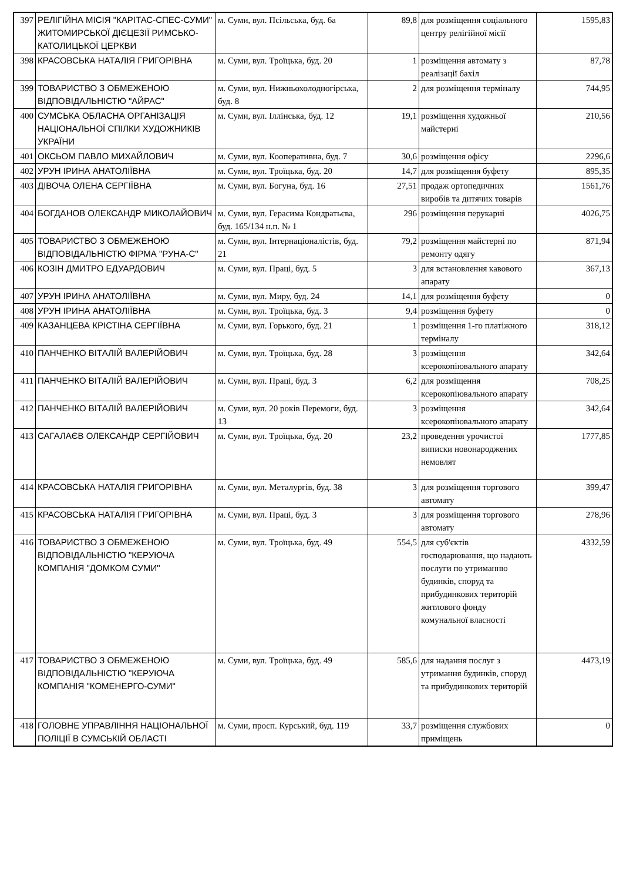| 397 | РЕЛІГІЙНА МІСІЯ "КАРІТАС-СПЕС-СУМИ" ЖИТОМИРСЬКОЇ ДІЄЦЕЗІЇ РИМСЬКО-КАТОЛИЦЬКОЇ ЦЕРКВИ | м. Суми, вул. Псільська, буд. 6а | 89,8 | для розміщення соціального центру релігійної місії | 1595,83 |
| 398 | КРАСОВСЬКА НАТАЛІЯ ГРИГОРІВНА | м. Суми, вул. Троїцька, буд. 20 | 1 | розміщення автомату з реалізації бахіл | 87,78 |
| 399 | ТОВАРИСТВО З ОБМЕЖЕНОЮ ВІДПОВІДАЛЬНІСТЮ "АЙРАС" | м. Суми, вул. Нижньохолодногірська, буд. 8 | 2 | для розміщення терміналу | 744,95 |
| 400 | СУМСЬКА ОБЛАСНА ОРГАНІЗАЦІЯ НАЦІОНАЛЬНОЇ СПІЛКИ ХУДОЖНИКІВ УКРАЇНИ | м. Суми, вул. Іллінська, буд. 12 | 19,1 | розміщення художньої майстерні | 210,56 |
| 401 | ОКСЬОМ ПАВЛО МИХАЙЛОВИЧ | м. Суми, вул. Кооперативна, буд. 7 | 30,6 | розміщення офісу | 2296,6 |
| 402 | УРУН ІРИНА АНАТОЛІЇВНА | м. Суми, вул. Троїцька, буд. 20 | 14,7 | для розміщення буфету | 895,35 |
| 403 | ДІВОЧА ОЛЕНА СЕРГІЇВНА | м. Суми, вул. Богуна, буд. 16 | 27,51 | продаж ортопедичних виробів та дитячих товарів | 1561,76 |
| 404 | БОГДАНОВ ОЛЕКСАНДР МИКОЛАЙОВИЧ | м. Суми, вул. Герасима Кондратьєва, буд. 165/134 н.п. № 1 | 296 | розміщення перукарні | 4026,75 |
| 405 | ТОВАРИСТВО З ОБМЕЖЕНОЮ ВІДПОВІДАЛЬНІСТЮ ФІРМА "РУНА-С" | м. Суми, вул. Інтернаціоналістів, буд. 21 | 79,2 | розміщення майстерні по ремонту одягу | 871,94 |
| 406 | КОЗІН ДМИТРО ЕДУАРДОВИЧ | м. Суми, вул. Праці, буд. 5 | 3 | для встановлення кавового апарату | 367,13 |
| 407 | УРУН ІРИНА АНАТОЛІЇВНА | м. Суми, вул. Миру, буд. 24 | 14,1 | для розміщення буфету | 0 |
| 408 | УРУН ІРИНА АНАТОЛІЇВНА | м. Суми, вул. Троїцька, буд. 3 | 9,4 | розміщення буфету | 0 |
| 409 | КАЗАНЦЕВА КРІСТІНА СЕРГІЇВНА | м. Суми, вул. Горького, буд. 21 | 1 | розміщення 1-го платіжного терміналу | 318,12 |
| 410 | ПАНЧЕНКО ВІТАЛІЙ ВАЛЕРІЙОВИЧ | м. Суми, вул. Троїцька, буд. 28 | 3 | розміщення ксерокопіювального апарату | 342,64 |
| 411 | ПАНЧЕНКО ВІТАЛІЙ ВАЛЕРІЙОВИЧ | м. Суми, вул. Праці, буд. 3 | 6,2 | для розміщення ксерокопіювального апарату | 708,25 |
| 412 | ПАНЧЕНКО ВІТАЛІЙ ВАЛЕРІЙОВИЧ | м. Суми, вул. 20 років Перемоги, буд. 13 | 3 | розміщення ксерокопіювального апарату | 342,64 |
| 413 | САГАЛАЄВ ОЛЕКСАНДР СЕРГІЙОВИЧ | м. Суми, вул. Троїцька, буд. 20 | 23,2 | проведення урочистої виписки новонароджених немовлят | 1777,85 |
| 414 | КРАСОВСЬКА НАТАЛІЯ ГРИГОРІВНА | м. Суми, вул. Металургів, буд. 38 | 3 | для розміщення торгового автомату | 399,47 |
| 415 | КРАСОВСЬКА НАТАЛІЯ ГРИГОРІВНА | м. Суми, вул. Праці, буд. 3 | 3 | для розміщення торгового автомату | 278,96 |
| 416 | ТОВАРИСТВО З ОБМЕЖЕНОЮ ВІДПОВІДАЛЬНІСТЮ "КЕРУЮЧА КОМПАНІЯ "ДОМКОМ СУМИ" | м. Суми, вул. Троїцька, буд. 49 | 554,5 | для суб'єктів господарювання, що надають послуги по утриманню будинків, споруд та прибудинкових територій житлового фонду комунальної власності | 4332,59 |
| 417 | ТОВАРИСТВО З ОБМЕЖЕНОЮ ВІДПОВІДАЛЬНІСТЮ "КЕРУЮЧА КОМПАНІЯ "КОМЕНЕРГО-СУМИ" | м. Суми, вул. Троїцька, буд. 49 | 585,6 | для надання послуг з утримання будинків, споруд та прибудинкових територій | 4473,19 |
| 418 | ГОЛОВНЕ УПРАВЛІННЯ НАЦІОНАЛЬНОЇ ПОЛІЦІЇ В СУМСЬКІЙ ОБЛАСТІ | м. Суми, просп. Курський, буд. 119 | 33,7 | розміщення службових приміщень | 0 |